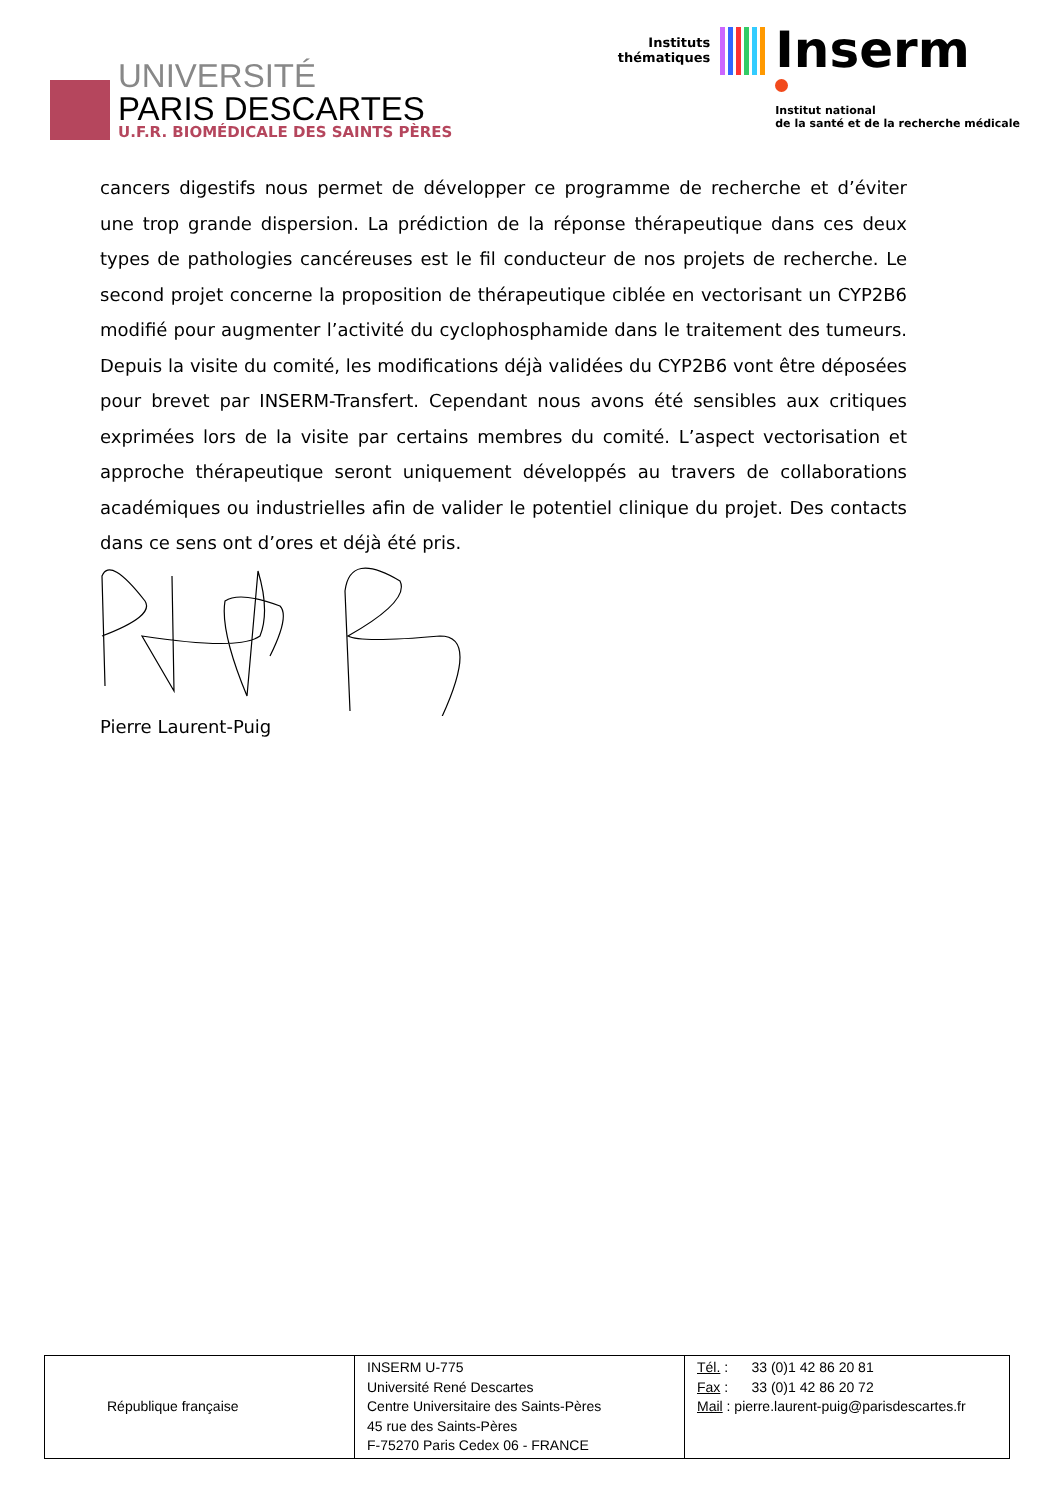UNIVERSITÉ
PARIS DESCARTES
U.F.R. BIOMÉDICALE DES SAINTS PÈRES
Instituts
thématiques
Inserm
Institut national
de la santé et de la recherche médicale
cancers digestifs nous permet de développer ce programme de recherche et d’éviter une trop grande dispersion. La prédiction de la réponse thérapeutique dans ces deux types de pathologies cancéreuses est le fil conducteur de nos projets de recherche. Le second projet concerne la proposition de thérapeutique ciblée en vectorisant un CYP2B6 modifié pour augmenter l’activité du cyclophosphamide dans le traitement des tumeurs. Depuis la visite du comité, les modifications déjà validées du CYP2B6 vont être déposées pour brevet par INSERM-Transfert. Cependant nous avons été sensibles aux critiques exprimées lors de la visite par certains membres du comité. L’aspect vectorisation et approche thérapeutique seront uniquement développés au travers de collaborations académiques ou industrielles afin de valider le potentiel clinique du projet. Des contacts dans ce sens ont d’ores et déjà été pris.
Pierre Laurent-Puig
| République française | INSERM U-775 Université René Descartes Centre Universitaire des Saints-Pères 45 rue des Saints-Pères F-75270 Paris Cedex 06 - FRANCE | Tél. : 33 (0)1 42 86 20 81 Fax : 33 (0)1 42 86 20 72 Mail : pierre.laurent-puig@parisdescartes.fr |